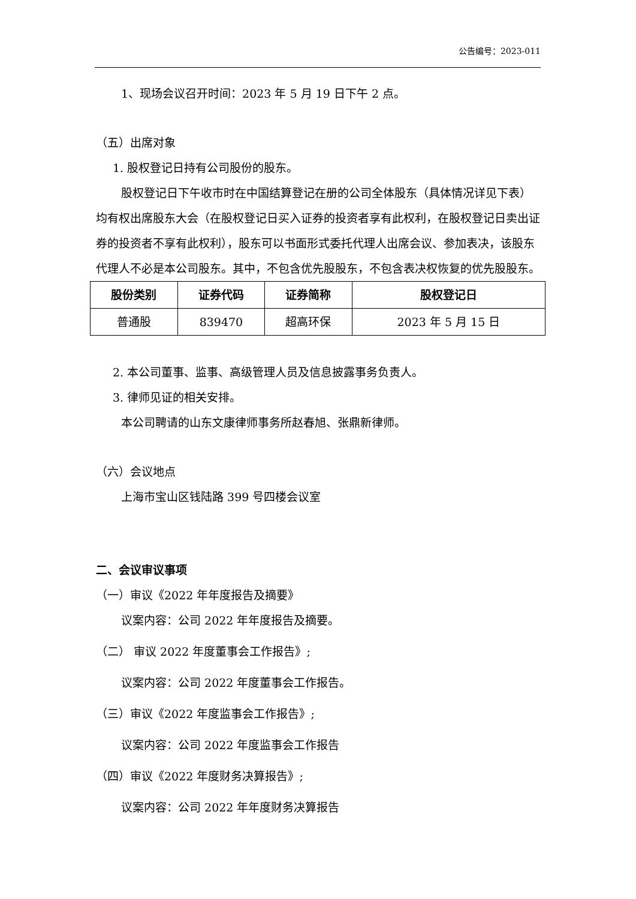公告编号：2023-011
1、现场会议召开时间：2023 年 5 月 19 日下午 2 点。
（五）出席对象
1. 股权登记日持有公司股份的股东。
股权登记日下午收市时在中国结算登记在册的公司全体股东（具体情况详见下表）均有权出席股东大会（在股权登记日买入证券的投资者享有此权利，在股权登记日卖出证券的投资者不享有此权利），股东可以书面形式委托代理人出席会议、参加表决，该股东代理人不必是本公司股东。其中，不包含优先股股东，不包含表决权恢复的优先股股东。
| 股份类别 | 证券代码 | 证券简称 | 股权登记日 |
| --- | --- | --- | --- |
| 普通股 | 839470 | 超高环保 | 2023 年 5 月 15 日 |
2. 本公司董事、监事、高级管理人员及信息披露事务负责人。
3. 律师见证的相关安排。
本公司聘请的山东文康律师事务所赵春旭、张鼎新律师。
（六）会议地点
上海市宝山区钱陆路 399 号四楼会议室
二、会议审议事项
（一）审议《2022 年年度报告及摘要》
议案内容：公司 2022 年年度报告及摘要。
（二） 审议 2022 年度董事会工作报告》;
议案内容：公司 2022 年度董事会工作报告。
（三）审议《2022 年度监事会工作报告》;
议案内容：公司 2022 年度监事会工作报告
（四）审议《2022 年度财务决算报告》;
议案内容：公司 2022 年年度财务决算报告